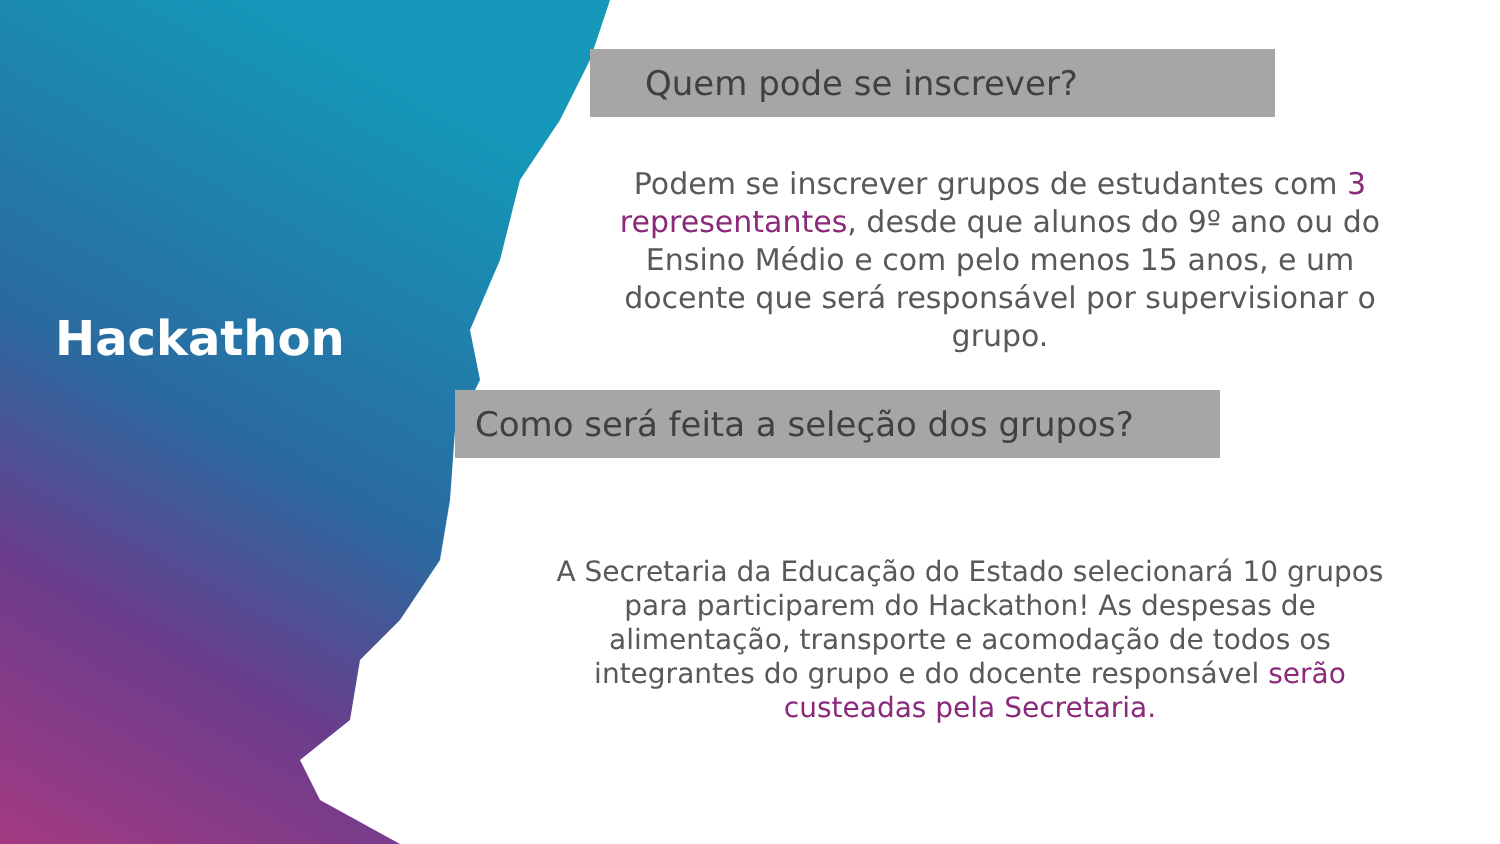Hackathon
Quem pode se inscrever?
Podem se inscrever grupos de estudantes com 3 representantes, desde que alunos do 9º ano ou do Ensino Médio e com pelo menos 15 anos, e um docente que será responsável por supervisionar o grupo.
Como será feita a seleção dos grupos?
A Secretaria da Educação do Estado selecionará 10 grupos para participarem do Hackathon! As despesas de alimentação, transporte e acomodação de todos os integrantes do grupo e do docente responsável serão custeadas pela Secretaria.